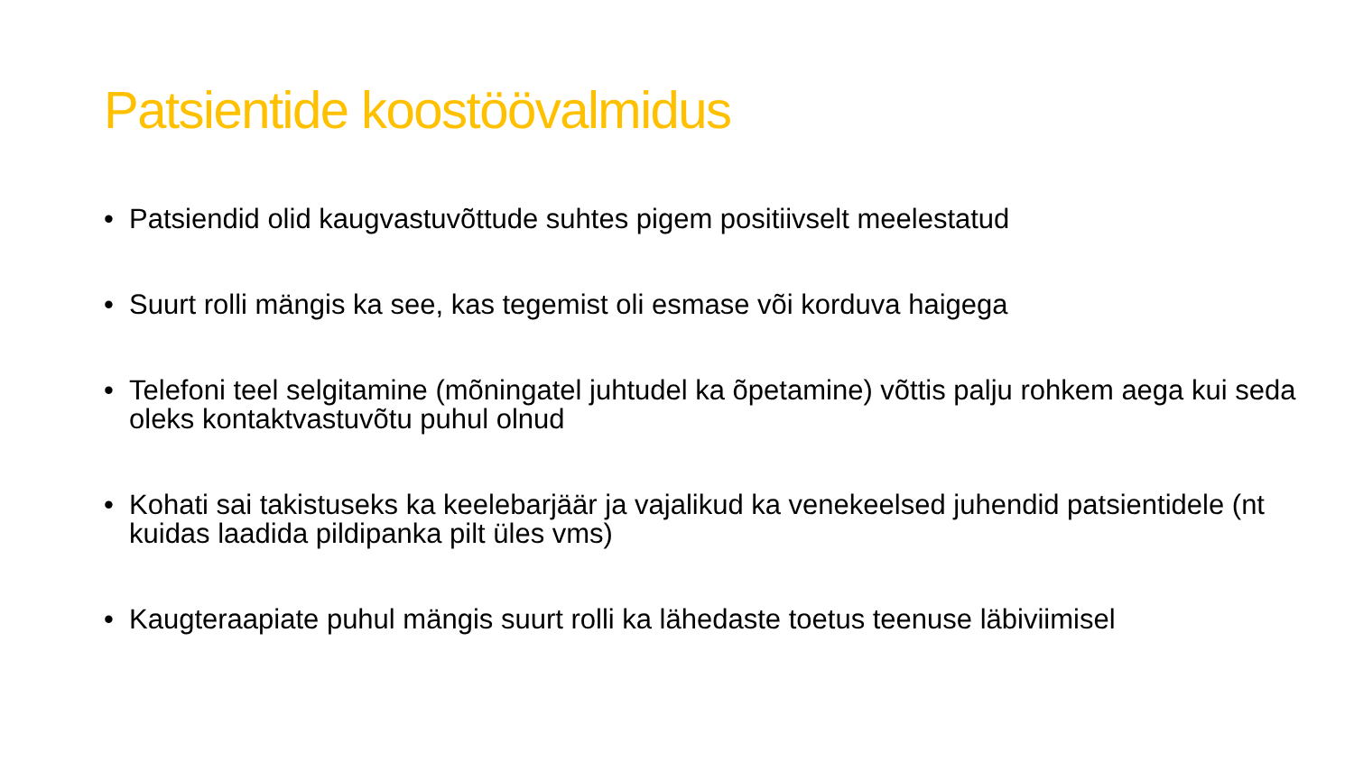Patsientide koostöövalmidus
• Patsiendid olid kaugvastuvõttude suhtes pigem positiivselt meelestatud
• Suurt rolli mängis ka see, kas tegemist oli esmase või korduva haigega
• Telefoni teel selgitamine (mõningatel juhtudel ka õpetamine) võttis palju rohkem aega kui seda oleks kontaktvastuvõtu puhul olnud
• Kohati sai takistuseks ka keelebarjäär ja vajalikud ka venekeelsed juhendid patsientidele (nt kuidas laadida pildipanka pilt üles vms)
• Kaugteraapiate puhul mängis suurt rolli ka lähedaste toetus teenuse läbiviimisel